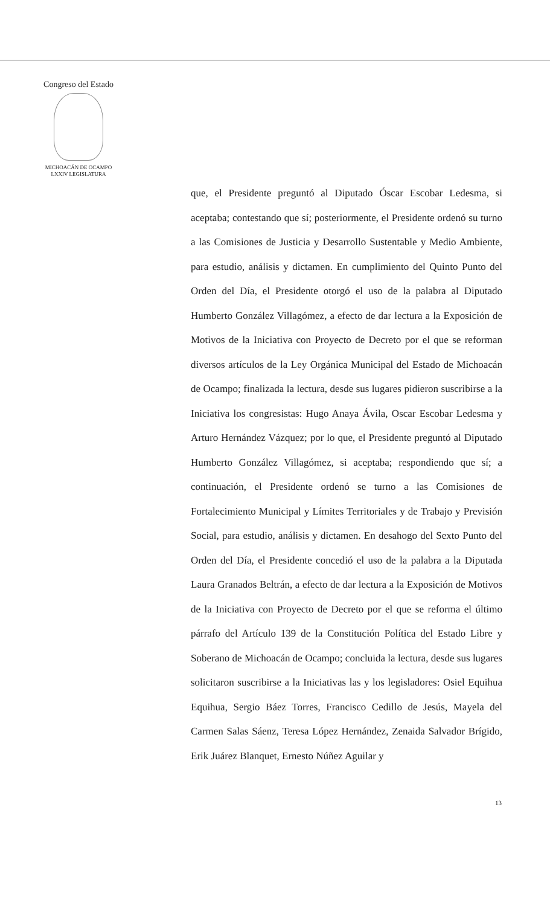Congreso del Estado
MICHOACÁN DE OCAMPO
LXXIV LEGISLATURA
que, el Presidente preguntó al Diputado Óscar Escobar Ledesma, si aceptaba; contestando que sí; posteriormente, el Presidente ordenó su turno a las Comisiones de Justicia y Desarrollo Sustentable y Medio Ambiente, para estudio, análisis y dictamen. En cumplimiento del Quinto Punto del Orden del Día, el Presidente otorgó el uso de la palabra al Diputado Humberto González Villagómez, a efecto de dar lectura a la Exposición de Motivos de la Iniciativa con Proyecto de Decreto por el que se reforman diversos artículos de la Ley Orgánica Municipal del Estado de Michoacán de Ocampo; finalizada la lectura, desde sus lugares pidieron suscribirse a la Iniciativa los congresistas: Hugo Anaya Ávila, Oscar Escobar Ledesma y Arturo Hernández Vázquez; por lo que, el Presidente preguntó al Diputado Humberto González Villagómez, si aceptaba; respondiendo que sí; a continuación, el Presidente ordenó se turno a las Comisiones de Fortalecimiento Municipal y Límites Territoriales y de Trabajo y Previsión Social, para estudio, análisis y dictamen. En desahogo del Sexto Punto del Orden del Día, el Presidente concedió el uso de la palabra a la Diputada Laura Granados Beltrán, a efecto de dar lectura a la Exposición de Motivos de la Iniciativa con Proyecto de Decreto por el que se reforma el último párrafo del Artículo 139 de la Constitución Política del Estado Libre y Soberano de Michoacán de Ocampo; concluida la lectura, desde sus lugares solicitaron suscribirse a la Iniciativas las y los legisladores: Osiel Equihua Equihua, Sergio Báez Torres, Francisco Cedillo de Jesús, Mayela del Carmen Salas Sáenz, Teresa López Hernández, Zenaida Salvador Brígido, Erik Juárez Blanquet, Ernesto Núñez Aguilar y
13